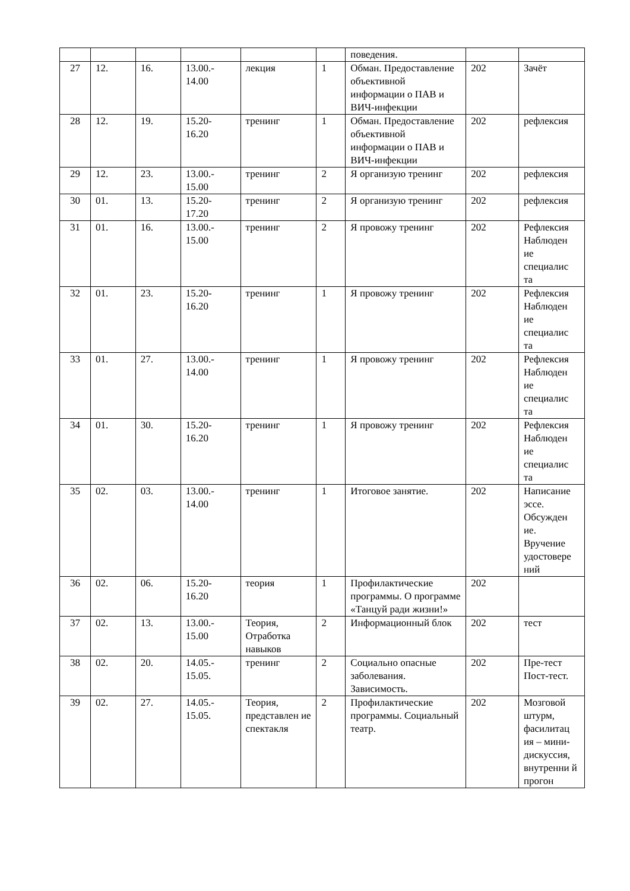| | | | | | | поведения. | | |
| 27 | 12. | 16. | 13.00.- 14.00 | лекция | 1 | Обман. Предоставление объективной информации о ПАВ и ВИЧ-инфекции | 202 | Зачёт |
| 28 | 12. | 19. | 15.20- 16.20 | тренинг | 1 | Обман. Предоставление объективной информации о ПАВ и ВИЧ-инфекции | 202 | рефлексия |
| 29 | 12. | 23. | 13.00.- 15.00 | тренинг | 2 | Я организую тренинг | 202 | рефлексия |
| 30 | 01. | 13. | 15.20- 17.20 | тренинг | 2 | Я организую тренинг | 202 | рефлексия |
| 31 | 01. | 16. | 13.00.- 15.00 | тренинг | 2 | Я провожу тренинг | 202 | Рефлексия Наблюден ие специалис та |
| 32 | 01. | 23. | 15.20- 16.20 | тренинг | 1 | Я провожу тренинг | 202 | Рефлексия Наблюден ие специалис та |
| 33 | 01. | 27. | 13.00.- 14.00 | тренинг | 1 | Я провожу тренинг | 202 | Рефлексия Наблюден ие специалис та |
| 34 | 01. | 30. | 15.20- 16.20 | тренинг | 1 | Я провожу тренинг | 202 | Рефлексия Наблюден ие специалис та |
| 35 | 02. | 03. | 13.00.- 14.00 | тренинг | 1 | Итоговое занятие. | 202 | Написание эссе. Обсужден ие. Вручение удостовере ний |
| 36 | 02. | 06. | 15.20- 16.20 | теория | 1 | Профилактические программы. О программе «Танцуй ради жизни!» | 202 | |
| 37 | 02. | 13. | 13.00.- 15.00 | Теория, Отработка навыков | 2 | Информационный блок | 202 | тест |
| 38 | 02. | 20. | 14.05.- 15.05. | тренинг | 2 | Социально опасные заболевания. Зависимость. | 202 | Пре-тест Пост-тест. |
| 39 | 02. | 27. | 14.05.- 15.05. | Теория, представлен ие спектакля | 2 | Профилактические программы. Социальный театр. | 202 | Мозговой штурм, фасилитац ия – мини-дискуссия, внутренни й прогон |